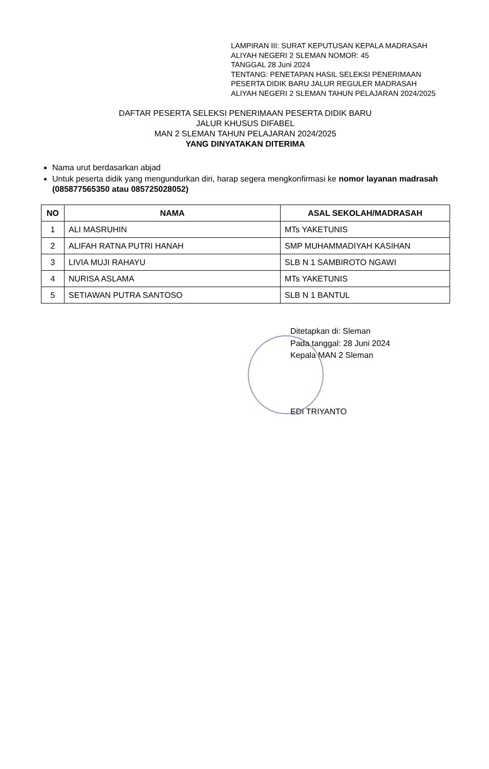LAMPIRAN III: SURAT KEPUTUSAN KEPALA MADRASAH ALIYAH NEGERI 2 SLEMAN NOMOR: 45
TANGGAL 28 Juni 2024
TENTANG: PENETAPAN HASIL SELEKSI PENERIMAAN PESERTA DIDIK BARU JALUR REGULER MADRASAH ALIYAH NEGERI 2 SLEMAN TAHUN PELAJARAN 2024/2025
DAFTAR PESERTA SELEKSI PENERIMAAN PESERTA DIDIK BARU
JALUR KHUSUS DIFABEL
MAN 2 SLEMAN TAHUN PELAJARAN 2024/2025
YANG DINYATAKAN DITERIMA
Nama urut berdasarkan abjad
Untuk peserta didik yang mengundurkan diri, harap segera mengkonfirmasi ke nomor layanan madrasah (085877565350 atau 085725028052)
| NO | NAMA | ASAL SEKOLAH/MADRASAH |
| --- | --- | --- |
| 1 | ALI MASRUHIN | MTs YAKETUNIS |
| 2 | ALIFAH RATNA PUTRI HANAH | SMP MUHAMMADIYAH KASIHAN |
| 3 | LIVIA MUJI RAHAYU | SLB N 1 SAMBIROTO NGAWI |
| 4 | NURISA ASLAMA | MTs YAKETUNIS |
| 5 | SETIAWAN PUTRA SANTOSO | SLB N 1 BANTUL |
Ditetapkan di: Sleman
Pada tanggal: 28 Juni 2024
Kepala MAN 2 Sleman
EDI TRIYANTO